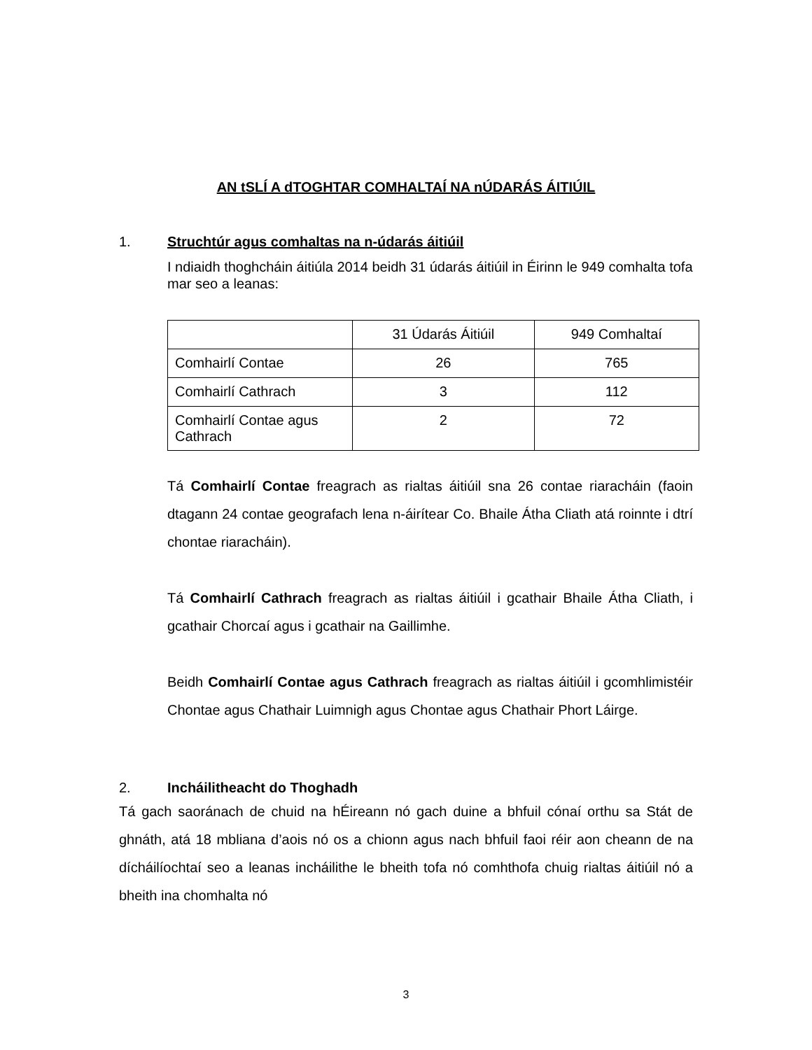AN tSLÍ A dTOGHTAR COMHALTAÍ NA nÚDARÁS ÁITIÚIL
1. Struchtúr agus comhaltas na n-údarás áitiúil
I ndiaidh thoghcháin áitiúla 2014 beidh 31 údarás áitiúil in Éirinn le 949 comhalta tofa mar seo a leanas:
| | 31 Údarás Áitiúil | 949 Comhaltaí |
| Comhairlí Contae | 26 | 765 |
| Comhairlí Cathrach | 3 | 112 |
| Comhairlí Contae agus Cathrach | 2 | 72 |
Tá Comhairlí Contae freagrach as rialtas áitiúil sna 26 contae riaracháin (faoin dtagann 24 contae geografach lena n-áirítear Co. Bhaile Átha Cliath atá roinnte i dtrí chontae riaracháin).
Tá Comhairlí Cathrach freagrach as rialtas áitiúil i gcathair Bhaile Átha Cliath, i gcathair Chorcaí agus i gcathair na Gaillimhe.
Beidh Comhairlí Contae agus Cathrach freagrach as rialtas áitiúil i gcomhlimistéir Chontae agus Chathair Luimnigh agus Chontae agus Chathair Phort Láirge.
2. Incháilitheacht do Thoghadh
Tá gach saoránach de chuid na hÉireann nó gach duine a bhfuil cónaí orthu sa Stát de ghnáth, atá 18 mbliana d’aois nó os a chionn agus nach bhfuil faoi réir aon cheann de na dícháilíochtaí seo a leanas incháilithe le bheith tofa nó comhthofa chuig rialtas áitiúil nó a bheith ina chomhalta nó
3